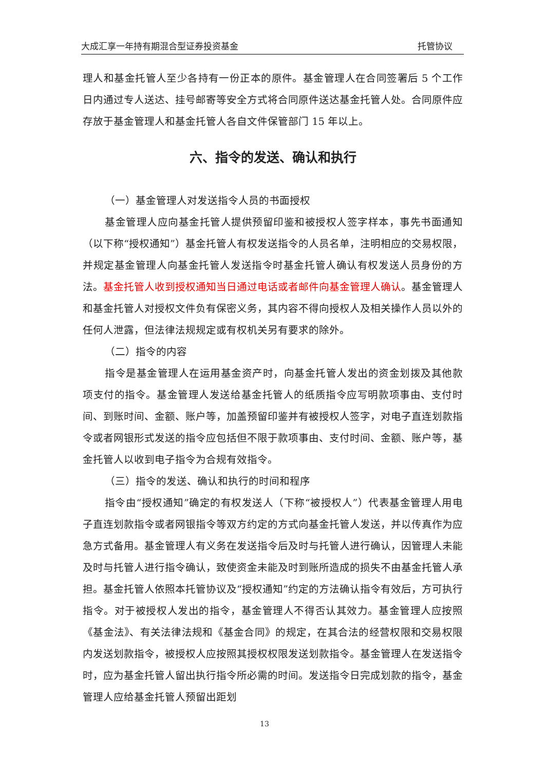大成汇享一年持有期混合型证券投资基金 托管协议
理人和基金托管人至少各持有一份正本的原件。基金管理人在合同签署后 5 个工作日内通过专人送达、挂号邮寄等安全方式将合同原件送达基金托管人处。合同原件应存放于基金管理人和基金托管人各自文件保管部门 15 年以上。
六、指令的发送、确认和执行
（一）基金管理人对发送指令人员的书面授权
基金管理人应向基金托管人提供预留印鉴和被授权人签字样本，事先书面通知（以下称“授权通知”）基金托管人有权发送指令的人员名单，注明相应的交易权限，并规定基金管理人向基金托管人发送指令时基金托管人确认有权发送人员身份的方法。基金托管人收到授权通知当日通过电话或者邮件向基金管理人确认。基金管理人和基金托管人对授权文件负有保密义务，其内容不得向授权人及相关操作人员以外的任何人泄露，但法律法规规定或有权机关另有要求的除外。
（二）指令的内容
指令是基金管理人在运用基金资产时，向基金托管人发出的资金划拨及其他款项支付的指令。基金管理人发送给基金托管人的纸质指令应写明款项事由、支付时间、到账时间、金额、账户等，加盖预留印鉴并有被授权人签字，对电子直连划款指令或者网银形式发送的指令应包括但不限于款项事由、支付时间、金额、账户等，基金托管人以收到电子指令为合规有效指令。
（三）指令的发送、确认和执行的时间和程序
指令由“授权通知”确定的有权发送人（下称“被授权人”）代表基金管理人用电子直连划款指令或者网银指令等双方约定的方式向基金托管人发送，并以传真作为应急方式备用。基金管理人有义务在发送指令后及时与托管人进行确认，因管理人未能及时与托管人进行指令确认，致使资金未能及时到账所造成的损失不由基金托管人承担。基金托管人依照本托管协议及“授权通知”约定的方法确认指令有效后，方可执行指令。对于被授权人发出的指令，基金管理人不得否认其效力。基金管理人应按照《基金法》、有关法律法规和《基金合同》的规定，在其合法的经营权限和交易权限内发送划款指令，被授权人应按照其授权权限发送划款指令。基金管理人在发送指令时，应为基金托管人留出执行指令所必需的时间。发送指令日完成划款的指令，基金管理人应给基金托管人预留出距划
13